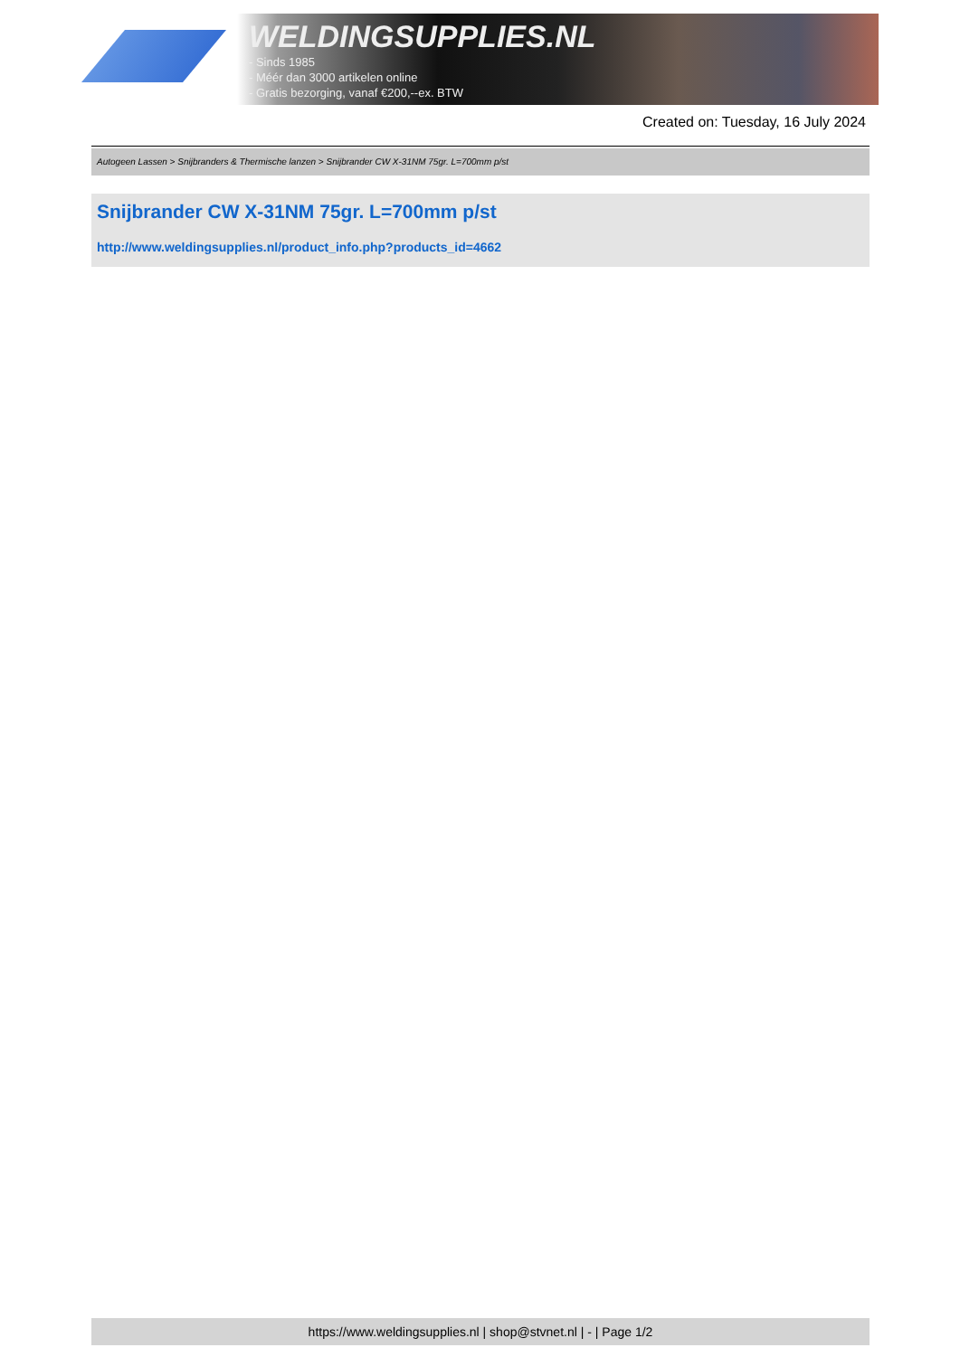WELDINGSUPPLIES.NL
- Sinds 1985
- Méér dan 3000 artikelen online
- Gratis bezorging, vanaf €200,--ex. BTW
Created on: Tuesday, 16 July 2024
Autogeen Lassen > Snijbranders & Thermische lanzen > Snijbrander CW X-31NM 75gr. L=700mm p/st
Snijbrander CW X-31NM 75gr. L=700mm p/st
http://www.weldingsupplies.nl/product_info.php?products_id=4662
https://www.weldingsupplies.nl | shop@stvnet.nl | - | Page 1/2